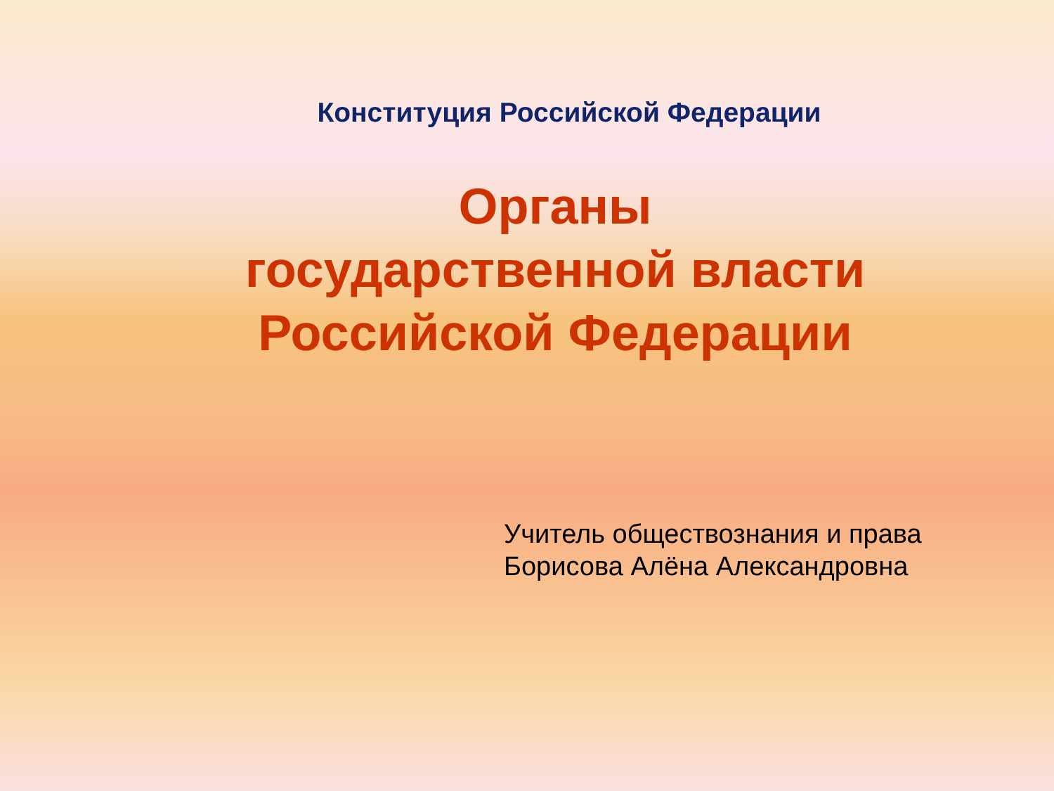Конституция Российской Федерации
Органы
государственной власти
Российской Федерации
Учитель обществознания и права
Борисова Алёна Александровна